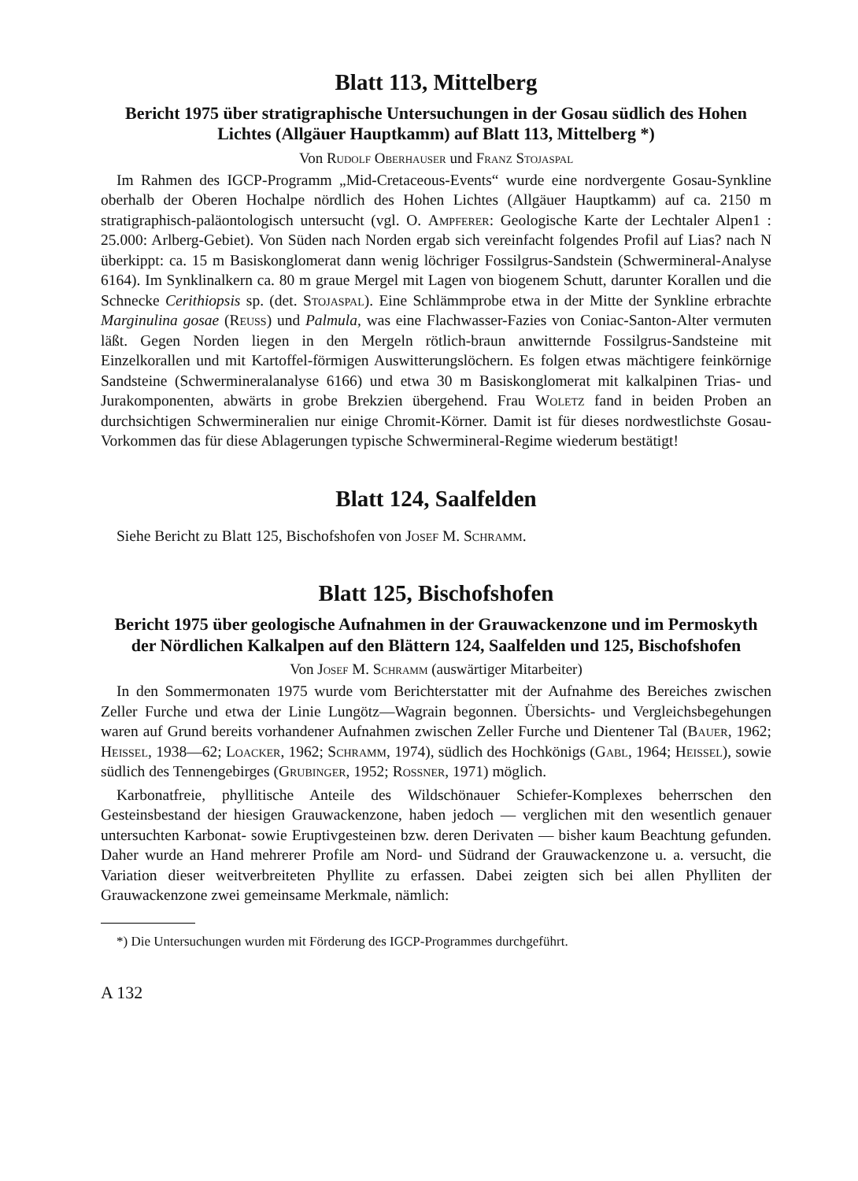Blatt 113, Mittelberg
Bericht 1975 über stratigraphische Untersuchungen in der Gosau südlich des Hohen Lichtes (Allgäuer Hauptkamm) auf Blatt 113, Mittelberg *)
Von Rudolf Oberhauser und Franz Stojaspal
Im Rahmen des IGCP-Programm „Mid-Cretaceous-Events“ wurde eine nordvergente Gosau-Synkline oberhalb der Oberen Hochalpe nördlich des Hohen Lichtes (Allgäuer Hauptkamm) auf ca. 2150 m stratigraphisch-paläontologisch untersucht (vgl. O. Ampferer: Geologische Karte der Lechtaler Alpen1 : 25.000: Arlberg-Gebiet). Von Süden nach Norden ergab sich vereinfacht folgendes Profil auf Lias? nach N überkippt: ca. 15 m Basiskonglomerat dann wenig löchriger Fossilgrus-Sandstein (Schwermineral-Analyse 6164). Im Synklinalkern ca. 80 m graue Mergel mit Lagen von biogenem Schutt, darunter Korallen und die Schnecke Cerithiopsis sp. (det. Stojaspal). Eine Schlämmprobe etwa in der Mitte der Synkline erbrachte Marginulina gosae (Reuss) und Palmula, was eine Flachwasser-Fazies von Coniac-Santon-Alter vermuten läßt. Gegen Norden liegen in den Mergeln rötlich-braun anwitternde Fossilgrus-Sandsteine mit Einzelkorallen und mit Kartoffel-förmigen Auswitterungslöchern. Es folgen etwas mächtigere feinkörnige Sandsteine (Schwermineralanalyse 6166) und etwa 30 m Basiskonglomerat mit kalkalpinen Trias- und Jurakomponenten, abwärts in grobe Brekzien übergehend. Frau Woletz fand in beiden Proben an durchsichtigen Schwermineralien nur einige Chromit-Körner. Damit ist für dieses nordwestlichste Gosau-Vorkommen das für diese Ablagerungen typische Schwermineral-Regime wiederum bestätigt!
Blatt 124, Saalfelden
Siehe Bericht zu Blatt 125, Bischofshofen von Josef M. Schramm.
Blatt 125, Bischofshofen
Bericht 1975 über geologische Aufnahmen in der Grauwackenzone und im Permoskyth der Nördlichen Kalkalpen auf den Blättern 124, Saalfelden und 125, Bischofshofen
Von Josef M. Schramm (auswärtiger Mitarbeiter)
In den Sommermonaten 1975 wurde vom Berichterstatter mit der Aufnahme des Bereiches zwischen Zeller Furche und etwa der Linie Lungötz—Wagrain begonnen. Übersichts- und Vergleichsbegehungen waren auf Grund bereits vorhandener Aufnahmen zwischen Zeller Furche und Dientener Tal (Bauer, 1962; Heissel, 1938—62; Loacker, 1962; Schramm, 1974), südlich des Hochkönigs (Gabl, 1964; Heissel), sowie südlich des Tennengebirges (Grubinger, 1952; Rossner, 1971) möglich.
Karbonatfreie, phyllitische Anteile des Wildschönauer Schiefer-Komplexes beherrschen den Gesteinsbestand der hiesigen Grauwackenzone, haben jedoch — verglichen mit den wesentlich genauer untersuchten Karbonat- sowie Eruptivgesteinen bzw. deren Derivaten — bisher kaum Beachtung gefunden. Daher wurde an Hand mehrerer Profile am Nord- und Südrand der Grauwackenzone u. a. versucht, die Variation dieser weitverbreiteten Phyllite zu erfassen. Dabei zeigten sich bei allen Phylliten der Grauwackenzone zwei gemeinsame Merkmale, nämlich:
*) Die Untersuchungen wurden mit Förderung des IGCP-Programmes durchgeführt.
A 132